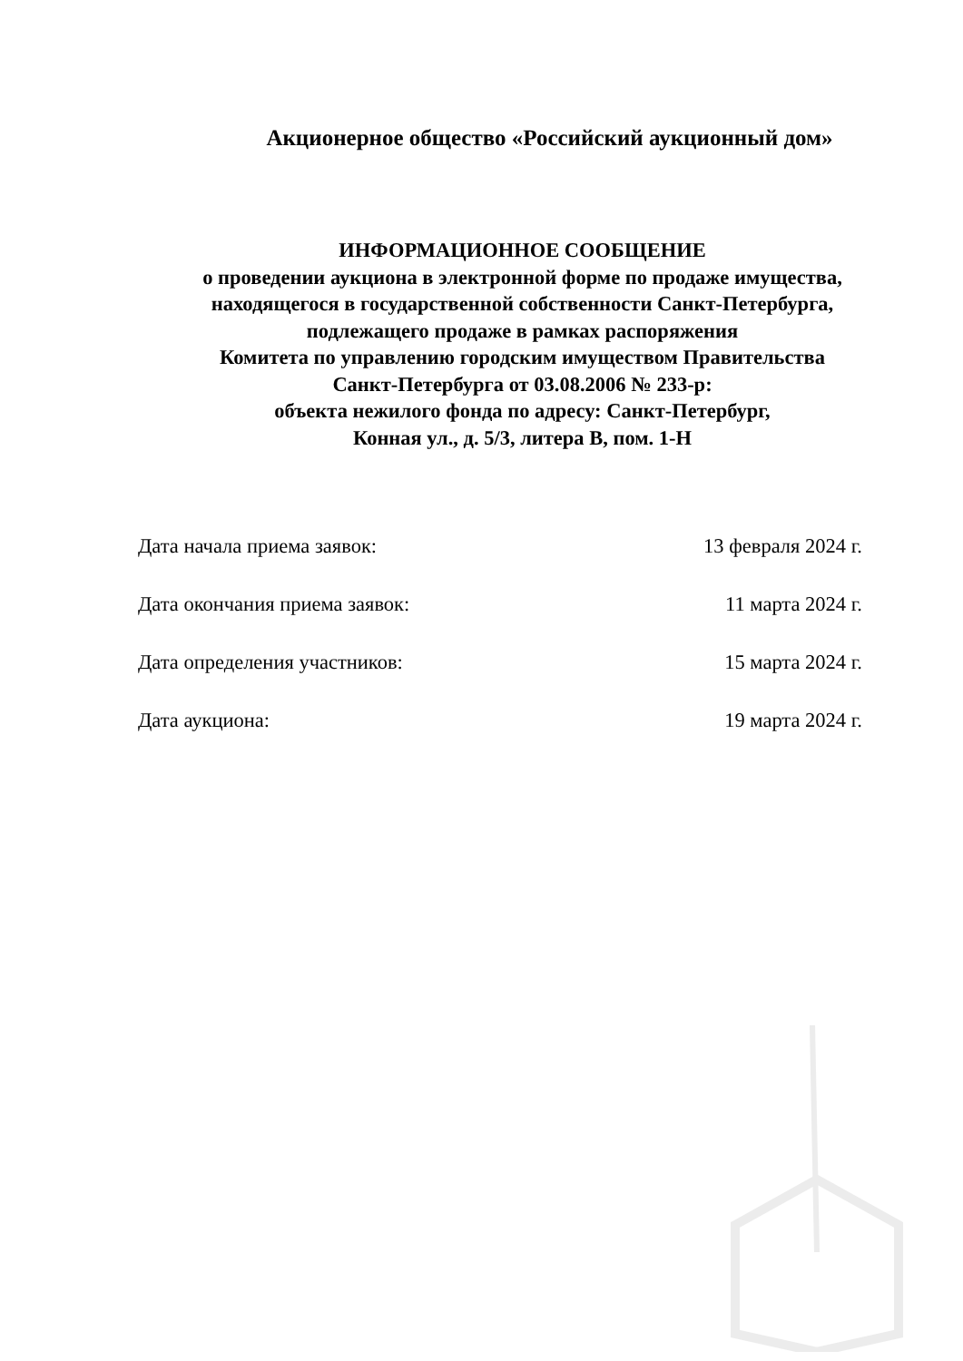Акционерное общество «Российский аукционный дом»
ИНФОРМАЦИОННОЕ СООБЩЕНИЕ
о проведении аукциона в электронной форме по продаже имущества,
находящегося в государственной собственности Санкт-Петербурга,
подлежащего продаже в рамках распоряжения
Комитета по управлению городским имуществом Правительства
Санкт-Петербурга от 03.08.2006 № 233-р:
объекта нежилого фонда по адресу: Санкт-Петербург,
Конная ул., д. 5/3, литера В, пом. 1-Н
Дата начала приема заявок: 13 февраля 2024 г.
Дата окончания приема заявок: 11 марта 2024 г.
Дата определения участников: 15 марта 2024 г.
Дата аукциона: 19 марта 2024 г.